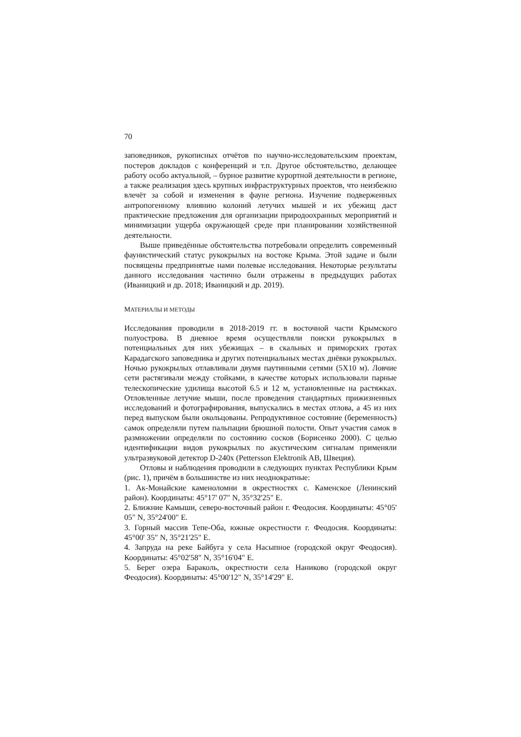70
заповедников, рукописных отчётов по научно-исследовательским проектам, постеров докладов с конференций и т.п. Другое обстоятельство, делающее работу особо актуальной, – бурное развитие курортной деятельности в регионе, а также реализация здесь крупных инфраструктурных проектов, что неизбежно влечёт за собой и изменения в фауне региона. Изучение подверженных антропогенному влиянию колоний летучих мышей и их убежищ даст практические предложения для организации природоохранных мероприятий и минимизации ущерба окружающей среде при планировании хозяйственной деятельности.
Выше приведённые обстоятельства потребовали определить современный фаунистический статус рукокрылых на востоке Крыма. Этой задаче и были посвящены предпринятые нами полевые исследования. Некоторые результаты данного исследования частично были отражены в предыдущих работах (Иваницкий и др. 2018; Иваницкий и др. 2019).
МАТЕРИАЛЫ И МЕТОДЫ
Исследования проводили в 2018-2019 гг. в восточной части Крымского полуострова. В дневное время осуществляли поиски рукокрылых в потенциальных для них убежищах – в скальных и приморских гротах Карадагского заповедника и других потенциальных местах днёвки рукокрылых. Ночью рукокрылых отлавливали двумя паутинными сетями (5X10 м). Ловчие сети растягивали между стойками, в качестве которых использовали парные телескопические удилища высотой 6.5 и 12 м, установленные на растяжках. Отловленные летучие мыши, после проведения стандартных прижизненных исследований и фотографирования, выпускались в местах отлова, а 45 из них перед выпуском были окольцованы. Репродуктивное состояние (беременность) самок определяли путем пальпации брюшной полости. Опыт участия самок в размножении определяли по состоянию сосков (Борисенко 2000). С целью идентификации видов рукокрылых по акустическим сигналам применяли ультразвуковой детектор D-240x (Pettersson Elektronik AB, Швеция).
Отловы и наблюдения проводили в следующих пунктах Республики Крым (рис. 1), причём в большинстве из них неоднократные:
1. Ак-Монайские каменоломни в окрестностях с. Каменское (Ленинский район). Координаты: 45°17' 07" N, 35°32'25" E.
2. Ближние Камыши, северо-восточный район г. Феодосия. Координаты: 45°05' 05" N, 35°24'00" E.
3. Горный массив Тепе-Оба, южные окрестности г. Феодосия. Координаты: 45°00' 35" N, 35°21'25" E.
4. Запруда на реке Байбуга у села Насыпное (городской округ Феодосия). Координаты: 45°02'58" N, 35°16'04" E.
5. Берег озера Бараколь, окрестности села Наниково (городской округ Феодосия). Координаты: 45°00'12" N, 35°14'29" E.